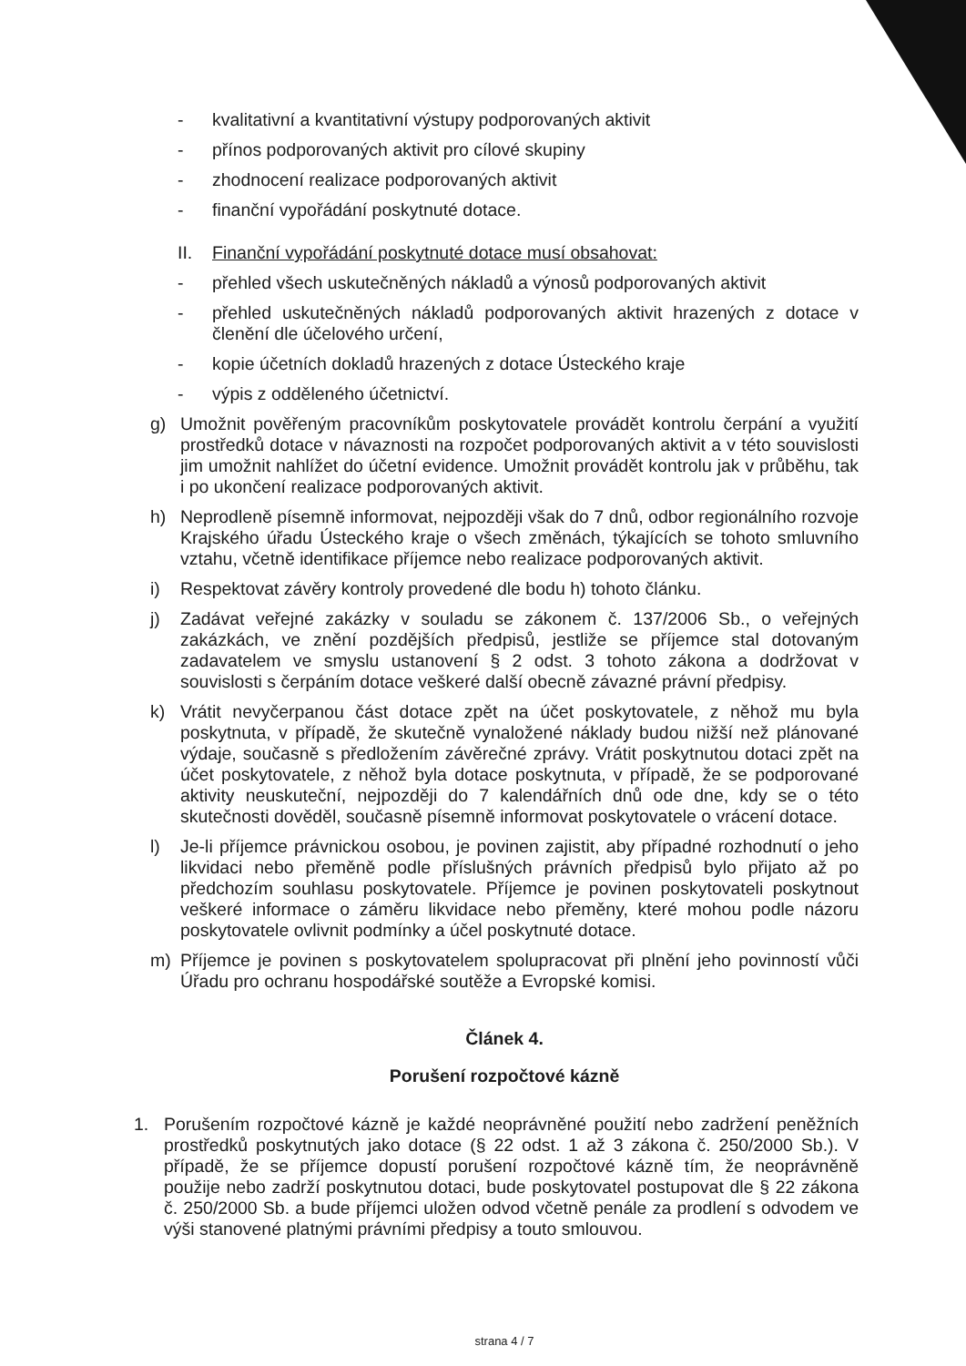- kvalitativní a kvantitativní výstupy podporovaných aktivit
- přínos podporovaných aktivit pro cílové skupiny
- zhodnocení realizace podporovaných aktivit
- finanční vypořádání poskytnuté dotace.
II. Finanční vypořádání poskytnuté dotace musí obsahovat:
- přehled všech uskutečněných nákladů a výnosů podporovaných aktivit
- přehled uskutečněných nákladů podporovaných aktivit hrazených z dotace v členění dle účelového určení,
- kopie účetních dokladů hrazených z dotace Ústeckého kraje
- výpis z odděleného účetnictví.
g) Umožnit pověřeným pracovníkům poskytovatele provádět kontrolu čerpání a využití prostředků dotace v návaznosti na rozpočet podporovaných aktivit a v této souvislosti jim umožnit nahlížet do účetní evidence. Umožnit provádět kontrolu jak v průběhu, tak i po ukončení realizace podporovaných aktivit.
h) Neprodleně písemně informovat, nejpozději však do 7 dnů, odbor regionálního rozvoje Krajského úřadu Ústeckého kraje o všech změnách, týkajících se tohoto smluvního vztahu, včetně identifikace příjemce nebo realizace podporovaných aktivit.
i) Respektovat závěry kontroly provedené dle bodu h) tohoto článku.
j) Zadávat veřejné zakázky v souladu se zákonem č. 137/2006 Sb., o veřejných zakázkách, ve znění pozdějších předpisů, jestliže se příjemce stal dotovaným zadavatelem ve smyslu ustanovení § 2 odst. 3 tohoto zákona a dodržovat v souvislosti s čerpáním dotace veškeré další obecně závazné právní předpisy.
k) Vrátit nevyčerpanou část dotace zpět na účet poskytovatele, z něhož mu byla poskytnuta, v případě, že skutečně vynaložené náklady budou nižší než plánované výdaje, současně s předložením závěrečné zprávy. Vrátit poskytnutou dotaci zpět na účet poskytovatele, z něhož byla dotace poskytnuta, v případě, že se podporované aktivity neuskuteční, nejpozději do 7 kalendářních dnů ode dne, kdy se o této skutečnosti dověděl, současně písemně informovat poskytovatele o vrácení dotace.
l) Je-li příjemce právnickou osobou, je povinen zajistit, aby případné rozhodnutí o jeho likvidaci nebo přeměně podle příslušných právních předpisů bylo přijato až po předchozím souhlasu poskytovatele. Příjemce je povinen poskytovateli poskytnout veškeré informace o záměru likvidace nebo přeměny, které mohou podle názoru poskytovatele ovlivnit podmínky a účel poskytnuté dotace.
m) Příjemce je povinen s poskytovatelem spolupracovat při plnění jeho povinností vůči Úřadu pro ochranu hospodářské soutěže a Evropské komisi.
Článek 4.
Porušení rozpočtové kázně
1. Porušením rozpočtové kázně je každé neoprávněné použití nebo zadržení peněžních prostředků poskytnutých jako dotace (§ 22 odst. 1 až 3 zákona č. 250/2000 Sb.). V případě, že se příjemce dopustí porušení rozpočtové kázně tím, že neoprávněně použije nebo zadrží poskytnutou dotaci, bude poskytovatel postupovat dle § 22 zákona č. 250/2000 Sb. a bude příjemci uložen odvod včetně penále za prodlení s odvodem ve výši stanovené platnými právními předpisy a touto smlouvou.
strana 4 / 7